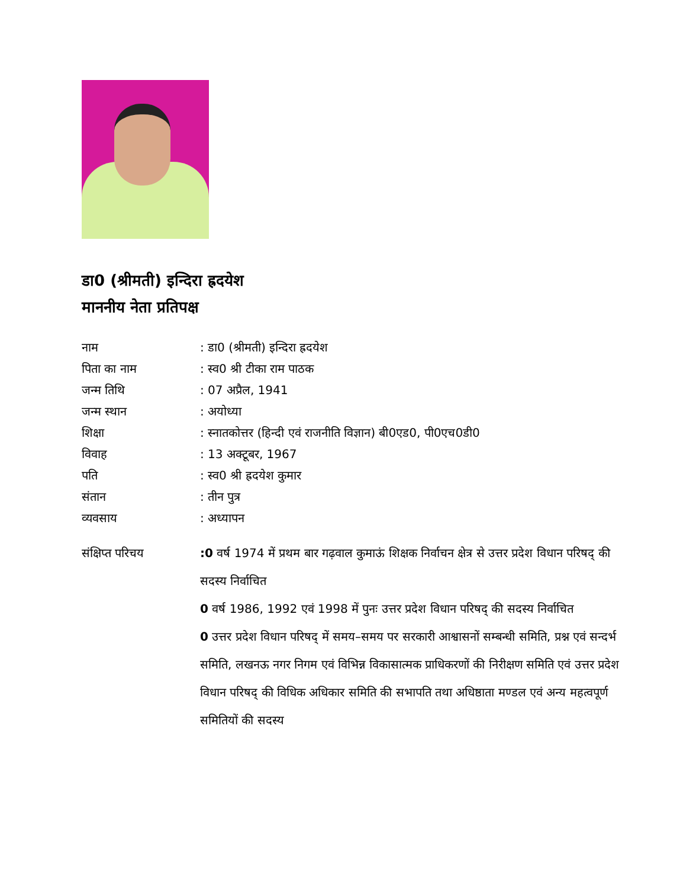डा0 (श्रीमती) इन्दिरा ह्रदयेश
माननीय नेता प्रतिपक्ष
नाम : डा0 (श्रीमती) इन्दिरा ह्रदयेश
पिता का नाम : स्व0 श्री टीका राम पाठक
जन्म तिथि : 07 अप्रैल, 1941
जन्म स्थान : अयोध्या
शिक्षा : स्नातकोत्तर (हिन्दी एवं राजनीति विज्ञान) बी0एड0, पी0एच0डी0
विवाह : 13 अक्टूबर, 1967
पति : स्व0 श्री ह्रदयेश कुमार
संतान : तीन पुत्र
व्यवसाय : अध्यापन
संक्षिप्त परिचय :0 वर्ष 1974 में प्रथम बार गढ़वाल कुमाऊं शिक्षक निर्वाचन क्षेत्र से उत्तर प्रदेश विधान परिषद् की सदस्य निर्वाचित
0 वर्ष 1986, 1992 एवं 1998 में पुनः उत्तर प्रदेश विधान परिषद् की सदस्य निर्वाचित
0 उत्तर प्रदेश विधान परिषद् में समय–समय पर सरकारी आश्वासनों सम्बन्धी समिति, प्रश्न एवं सन्दर्भ समिति, लखनऊ नगर निगम एवं विभिन्न विकासात्मक प्राधिकरणों की निरीक्षण समिति एवं उत्तर प्रदेश विधान परिषद् की विधिक अधिकार समिति की सभापति तथा अधिष्ठाता मण्डल एवं अन्य महत्वपूर्ण समितियों की सदस्य